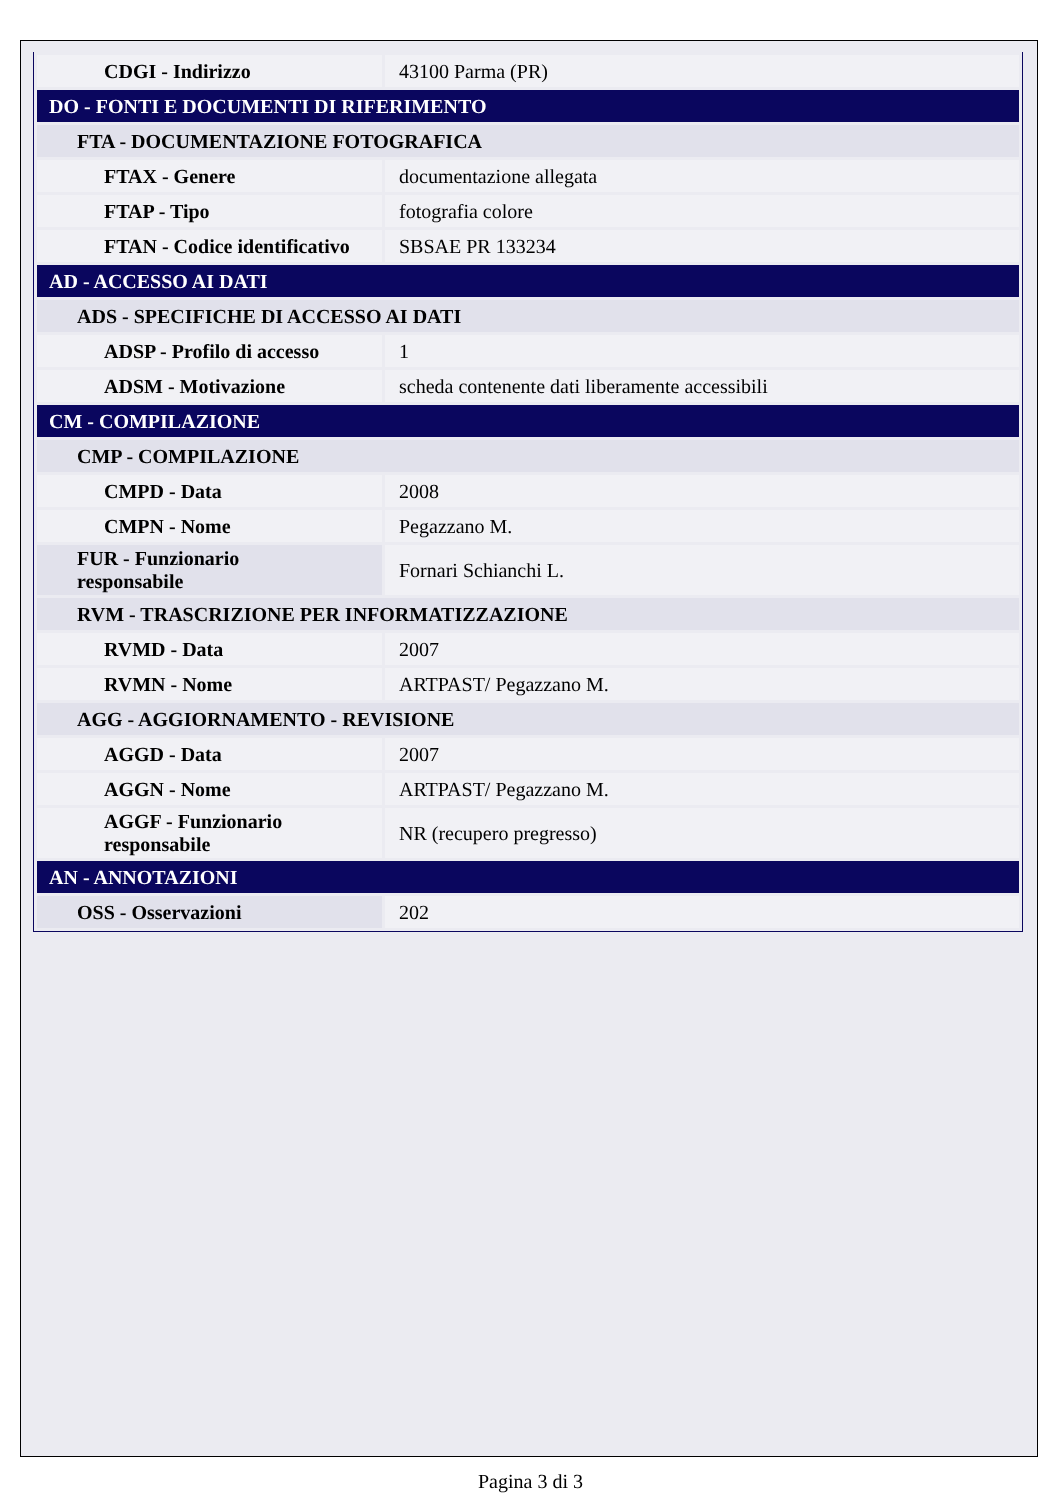| CDGI - Indirizzo | 43100 Parma (PR) |
| DO - FONTI E DOCUMENTI DI RIFERIMENTO | |
| FTA - DOCUMENTAZIONE FOTOGRAFICA | |
| FTAX - Genere | documentazione allegata |
| FTAP - Tipo | fotografia colore |
| FTAN - Codice identificativo | SBSAE PR 133234 |
| AD - ACCESSO AI DATI | |
| ADS - SPECIFICHE DI ACCESSO AI DATI | |
| ADSP - Profilo di accesso | 1 |
| ADSM - Motivazione | scheda contenente dati liberamente accessibili |
| CM - COMPILAZIONE | |
| CMP - COMPILAZIONE | |
| CMPD - Data | 2008 |
| CMPN - Nome | Pegazzano M. |
| FUR - Funzionario responsabile | Fornari Schianchi L. |
| RVM - TRASCRIZIONE PER INFORMATIZZAZIONE | |
| RVMD - Data | 2007 |
| RVMN - Nome | ARTPAST/ Pegazzano M. |
| AGG - AGGIORNAMENTO - REVISIONE | |
| AGGD - Data | 2007 |
| AGGN - Nome | ARTPAST/ Pegazzano M. |
| AGGF - Funzionario responsabile | NR (recupero pregresso) |
| AN - ANNOTAZIONI | |
| OSS - Osservazioni | 202 |
Pagina 3 di 3